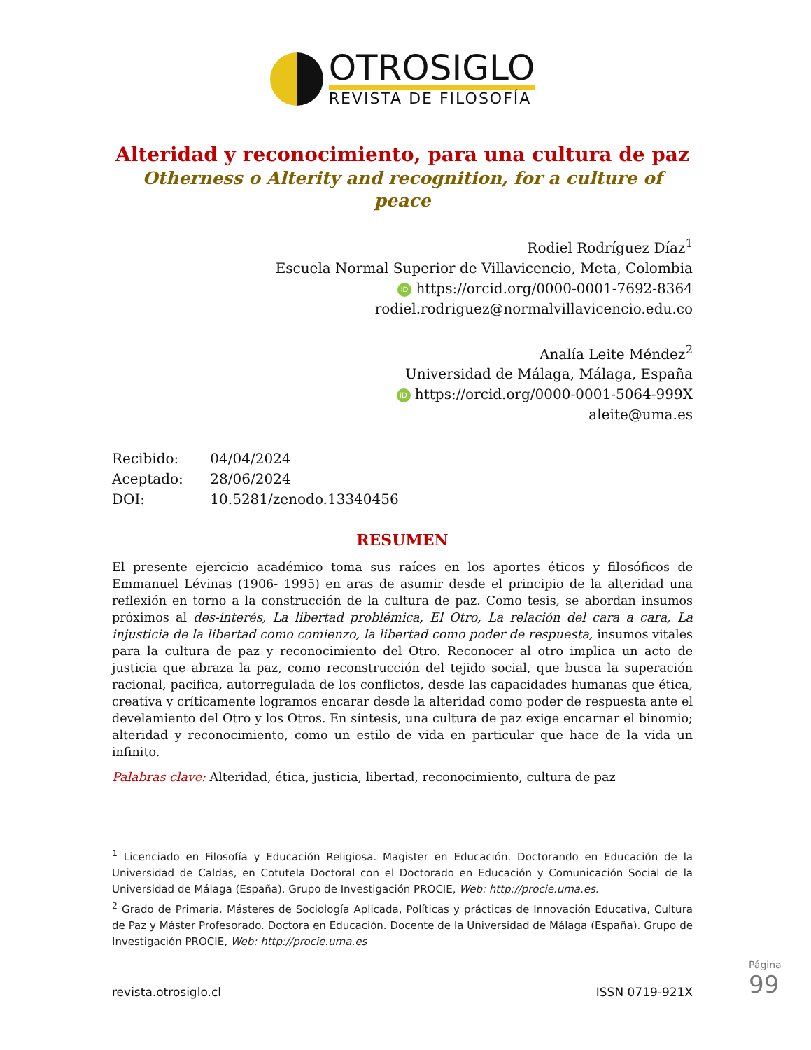OTROSIGLO
REVISTA DE FILOSOFÍA
Alteridad y reconocimiento, para una cultura de paz
Otherness o Alterity and recognition, for a culture of peace
Rodiel Rodríguez Díaz<sup>1</sup>
Escuela Normal Superior de Villavicencio, Meta, Colombia
iD https://orcid.org/0000-0001-7692-8364
rodiel.rodriguez@normalvillavicencio.edu.co
Analía Leite Méndez<sup>2</sup>
Universidad de Málaga, Málaga, España
iD https://orcid.org/0000-0001-5064-999X
aleite@uma.es
Recibido: 04/04/2024
Aceptado: 28/06/2024
DOI: 10.5281/zenodo.13340456
RESUMEN
El presente ejercicio académico toma sus raíces en los aportes éticos y filosóficos de Emmanuel Lévinas (1906- 1995) en aras de asumir desde el principio de la alteridad una reflexión en torno a la construcción de la cultura de paz. Como tesis, se abordan insumos próximos al des-interés, La libertad problémica, El Otro, La relación del cara a cara, La injusticia de la libertad como comienzo, la libertad como poder de respuesta, insumos vitales para la cultura de paz y reconocimiento del Otro. Reconocer al otro implica un acto de justicia que abraza la paz, como reconstrucción del tejido social, que busca la superación racional, pacifica, autorregulada de los conflictos, desde las capacidades humanas que ética, creativa y críticamente logramos encarar desde la alteridad como poder de respuesta ante el develamiento del Otro y los Otros. En síntesis, una cultura de paz exige encarnar el binomio; alteridad y reconocimiento, como un estilo de vida en particular que hace de la vida un infinito.
Palabras clave: Alteridad, ética, justicia, libertad, reconocimiento, cultura de paz
<sup>1</sup> Licenciado en Filosofía y Educación Religiosa. Magister en Educación. Doctorando en Educación de la Universidad de Caldas, en Cotutela Doctoral con el Doctorado en Educación y Comunicación Social de la Universidad de Málaga (España). Grupo de Investigación PROCIE, Web: http://procie.uma.es.
<sup>2</sup> Grado de Primaria. Másteres de Sociología Aplicada, Políticas y prácticas de Innovación Educativa, Cultura de Paz y Máster Profesorado. Doctora en Educación. Docente de la Universidad de Málaga (España). Grupo de Investigación PROCIE, Web: http://procie.uma.es
revista.otrosiglo.cl ISSN 0719-921X
Página 99